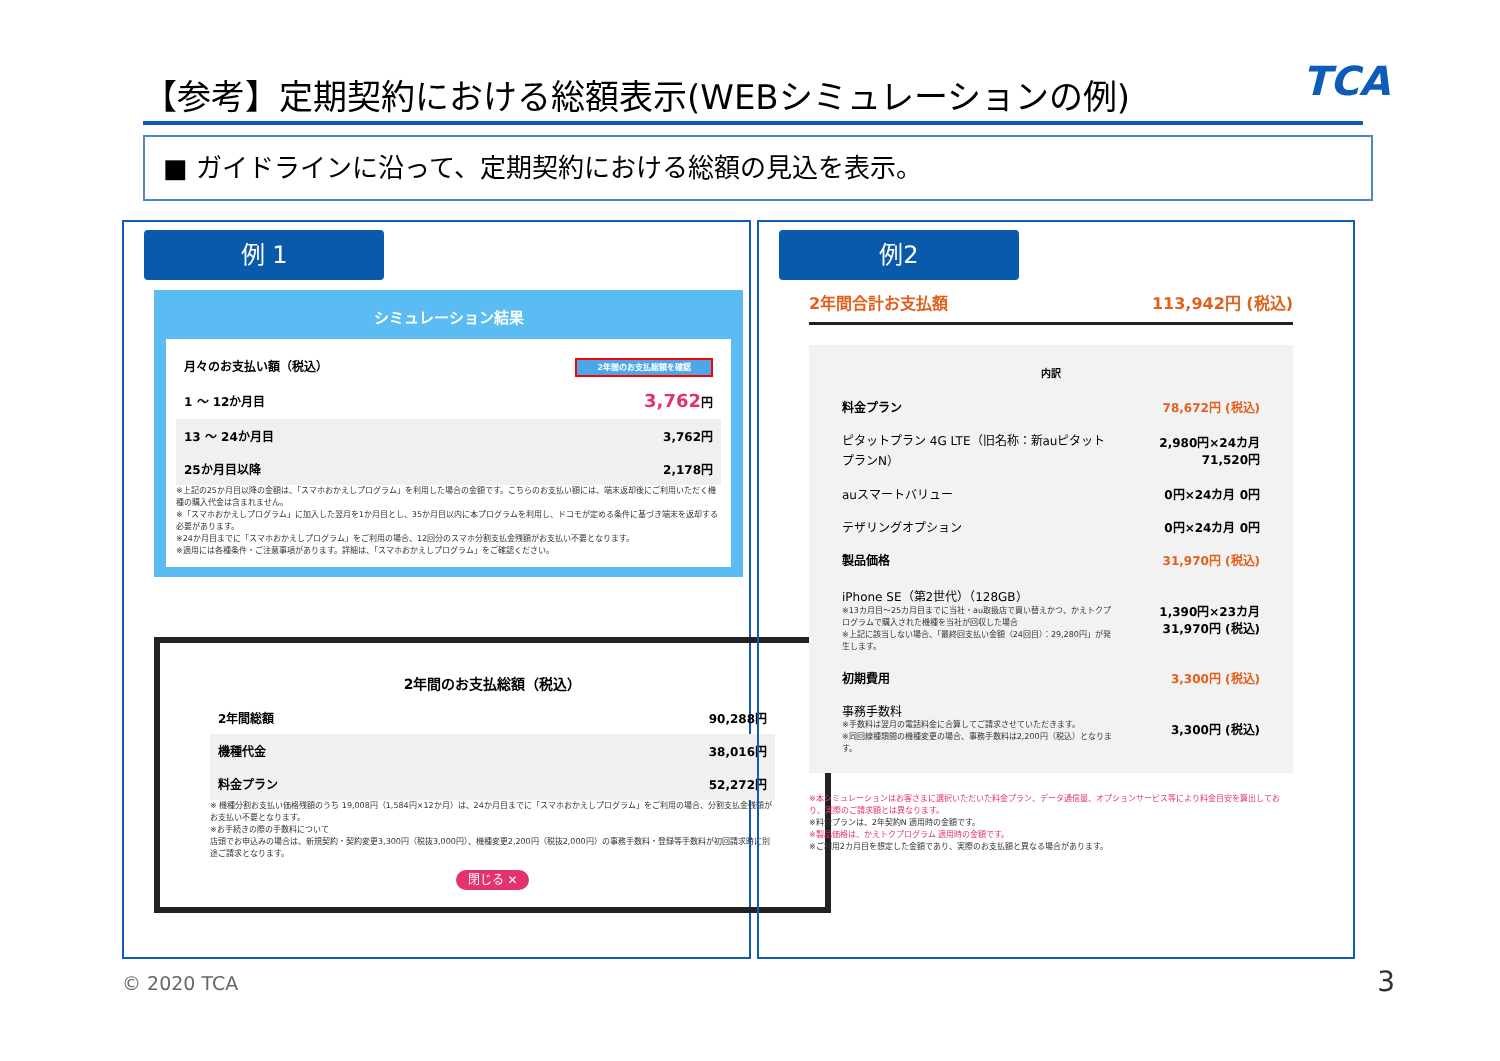【参考】定期契約における総額表示(WEBシミュレーションの例) TCA
■ ガイドラインに沿って、定期契約における総額の見込を表示。
例 1
シミュレーション結果
| 月々のお支払い額（税込） | 2年間のお支払総額を確認 |
| 1 ～ 12か月目 | 3,762 円 |
| 13 ～ 24か月目 | 3,762円 |
| 25か月目以降 | 2,178円 |
※上記の25か月目以降の金額は、「スマホおかえしプログラム」を利用した場合の金額です。こちらのお支払い額には、端末返却後にご利用いただく機種の購入代金は含まれません。
※「スマホおかえしプログラム」に加入した翌月を1か月目とし、35か月目以内に本プログラムを利用し、ドコモが定める条件に基づき端末を返却する必要があります。
※24か月目までに「スマホおかえしプログラム」をご利用の場合、12回分のスマホ分割支払金残額がお支払い不要となります。
※適用には各種条件・ご注意事項があります。詳細は、「スマホおかえしプログラム」をご確認ください。
2年間のお支払総額（税込）
| 2年間総額 | 90,288円 |
| 機種代金 | 38,016円 |
| 料金プラン | 52,272円 |
※ 機種分割お支払い価格残額のうち 19,008円（1,584円×12か月）は、24か月目までに「スマホおかえしプログラム」をご利用の場合、分割支払金残額がお支払い不要となります。
※お手続きの際の手数料について
店頭でお申込みの場合は、新規契約・契約変更3,300円（税抜3,000円）、機種変更2,200円（税抜2,000円）の事務手数料・登録等手数料が初回請求時に別途ご請求となります。
閉じる ✕
例2
2年間合計お支払額 113,942円 (税込)
内訳
| 料金プラン | 78,672円 (税込) |
| ピタットプラン 4G LTE（旧名称：新auピタットプランN） | 2,980円×24カ月 71,520円 |
| auスマートバリュー | 0円×24カ月 0円 |
| テザリングオプション | 0円×24カ月 0円 |
| 製品価格 | 31,970円 (税込) |
| iPhone SE（第2世代）（128GB） ※13カ月目～25カ月目までに当社・au取扱店で買い替えかつ、かえトクプログラムで購入された機種を当社が回収した場合 ※上記に該当しない場合、「最終回支払い金額（24回目）：29,280円」が発生します。 | 1,390円×23カ月 31,970円 (税込) |
| 初期費用 | 3,300円 (税込) |
| 事務手数料 ※手数料は翌月の電話料金に合算してご請求させていただきます。 ※同回線種類間の機種変更の場合、事務手数料は2,200円（税込）となります。 | 3,300円 (税込) |
※本シミュレーションはお客さまに選択いただいた料金プラン、データ通信量、オプションサービス等により料金目安を算出しており、実際のご請求額とは異なります。
※料金プランは、2年契約N 適用時の金額です。
※製品価格は、かえトクプログラム 適用時の金額です。
※ご利用2カ月目を想定した金額であり、実際のお支払額と異なる場合があります。
© 2020 TCA 3